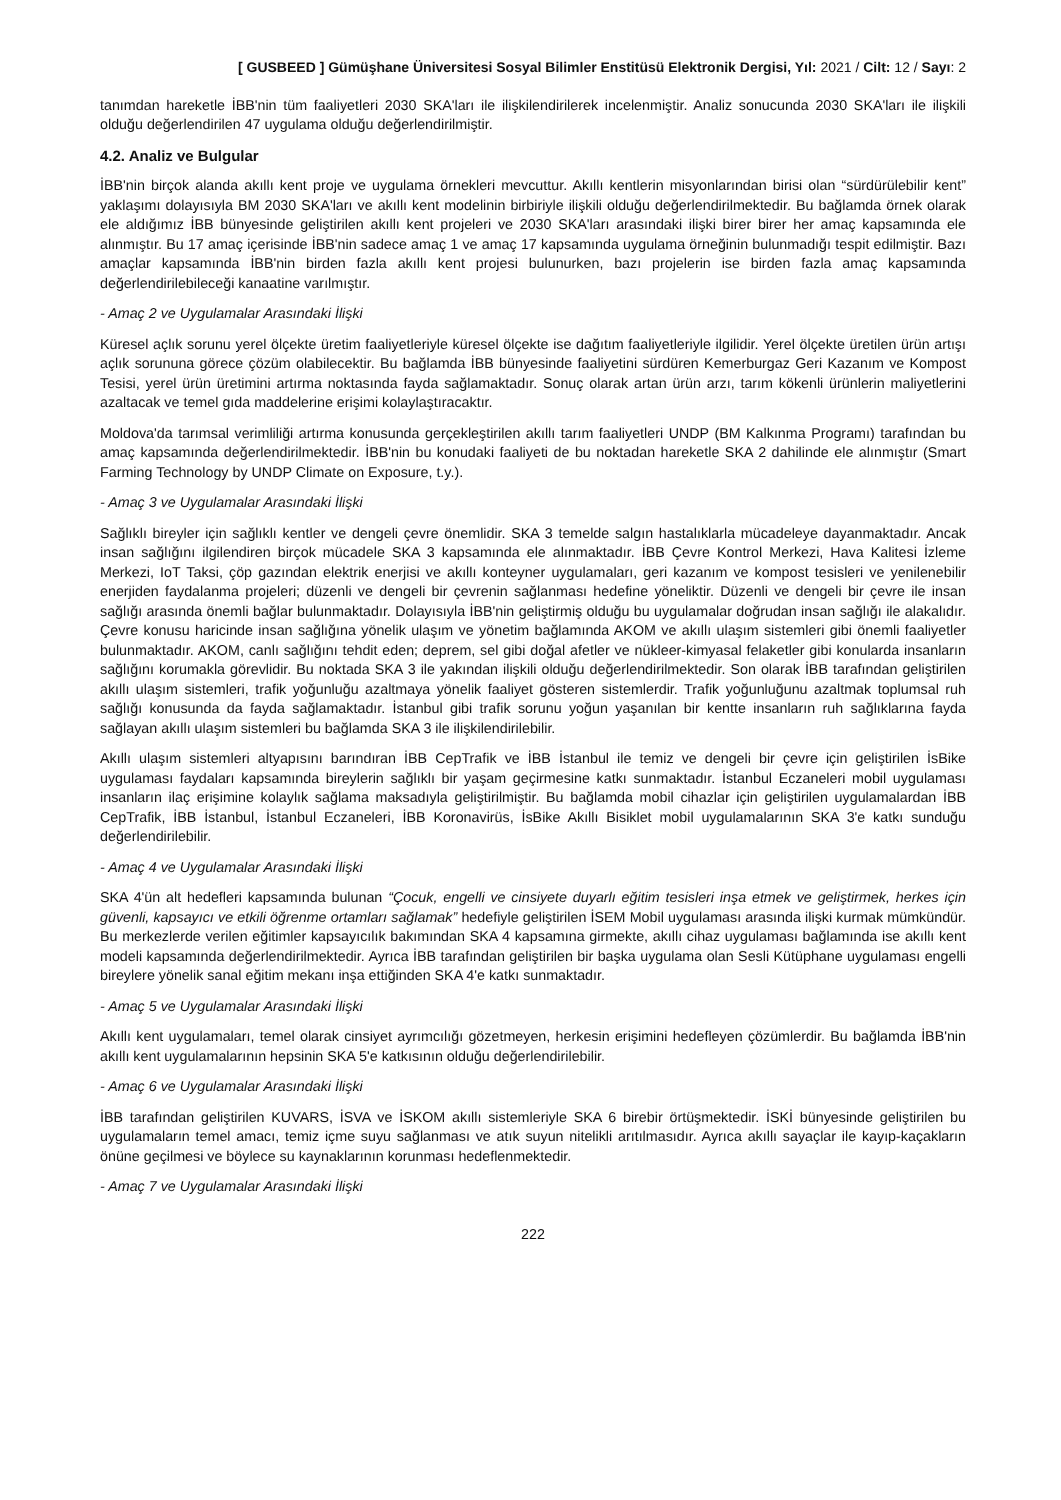[ GUSBEED ] Gümüşhane Üniversitesi Sosyal Bilimler Enstitüsü Elektronik Dergisi, Yıl: 2021 / Cilt: 12 / Sayı: 2
tanımdan hareketle İBB'nin tüm faaliyetleri 2030 SKA'ları ile ilişkilendirilerek incelenmiştir. Analiz sonucunda 2030 SKA'ları ile ilişkili olduğu değerlendirilen 47 uygulama olduğu değerlendirilmiştir.
4.2. Analiz ve Bulgular
İBB'nin birçok alanda akıllı kent proje ve uygulama örnekleri mevcuttur. Akıllı kentlerin misyonlarından birisi olan “sürdürülebilir kent” yaklaşımı dolayısıyla BM 2030 SKA'ları ve akıllı kent modelinin birbiriyle ilişkili olduğu değerlendirilmektedir. Bu bağlamda örnek olarak ele aldığımız İBB bünyesinde geliştirilen akıllı kent projeleri ve 2030 SKA'ları arasındaki ilişki birer birer her amaç kapsamında ele alınmıştır. Bu 17 amaç içerisinde İBB'nin sadece amaç 1 ve amaç 17 kapsamında uygulama örneğinin bulunmadığı tespit edilmiştir. Bazı amaçlar kapsamında İBB'nin birden fazla akıllı kent projesi bulunurken, bazı projelerin ise birden fazla amaç kapsamında değerlendirilebileceği kanaatine varılmıştır.
- Amaç 2 ve Uygulamalar Arasındaki İlişki
Küresel açlık sorunu yerel ölçekte üretim faaliyetleriyle küresel ölçekte ise dağıtım faaliyetleriyle ilgilidir. Yerel ölçekte üretilen ürün artışı açlık sorununa görece çözüm olabilecektir. Bu bağlamda İBB bünyesinde faaliyetini sürdüren Kemerburgaz Geri Kazanım ve Kompost Tesisi, yerel ürün üretimini artırma noktasında fayda sağlamaktadır. Sonuç olarak artan ürün arzı, tarım kökenli ürünlerin maliyetlerini azaltacak ve temel gıda maddelerine erişimi kolaylaştıracaktır.
Moldova'da tarımsal verimliliği artırma konusunda gerçekleştirilen akıllı tarım faaliyetleri UNDP (BM Kalkınma Programı) tarafından bu amaç kapsamında değerlendirilmektedir. İBB'nin bu konudaki faaliyeti de bu noktadan hareketle SKA 2 dahilinde ele alınmıştır (Smart Farming Technology by UNDP Climate on Exposure, t.y.).
- Amaç 3 ve Uygulamalar Arasındaki İlişki
Sağlıklı bireyler için sağlıklı kentler ve dengeli çevre önemlidir. SKA 3 temelde salgın hastalıklarla mücadeleye dayanmaktadır. Ancak insan sağlığını ilgilendiren birçok mücadele SKA 3 kapsamında ele alınmaktadır. İBB Çevre Kontrol Merkezi, Hava Kalitesi İzleme Merkezi, IoT Taksi, çöp gazından elektrik enerjisi ve akıllı konteyner uygulamaları, geri kazanım ve kompost tesisleri ve yenilenebilir enerjiden faydalanma projeleri; düzenli ve dengeli bir çevrenin sağlanması hedefine yöneliktir. Düzenli ve dengeli bir çevre ile insan sağlığı arasında önemli bağlar bulunmaktadır. Dolayısıyla İBB'nin geliştirmiş olduğu bu uygulamalar doğrudan insan sağlığı ile alakalıdır. Çevre konusu haricinde insan sağlığına yönelik ulaşım ve yönetim bağlamında AKOM ve akıllı ulaşım sistemleri gibi önemli faaliyetler bulunmaktadır. AKOM, canlı sağlığını tehdit eden; deprem, sel gibi doğal afetler ve nükleer-kimyasal felaketler gibi konularda insanların sağlığını korumakla görevlidir. Bu noktada SKA 3 ile yakından ilişkili olduğu değerlendirilmektedir. Son olarak İBB tarafından geliştirilen akıllı ulaşım sistemleri, trafik yoğunluğu azaltmaya yönelik faaliyet gösteren sistemlerdir. Trafik yoğunluğunu azaltmak toplumsal ruh sağlığı konusunda da fayda sağlamaktadır. İstanbul gibi trafik sorunu yoğun yaşanılan bir kentte insanların ruh sağlıklarına fayda sağlayan akıllı ulaşım sistemleri bu bağlamda SKA 3 ile ilişkilendirilebilir.
Akıllı ulaşım sistemleri altyapısını barındıran İBB CepTrafik ve İBB İstanbul ile temiz ve dengeli bir çevre için geliştirilen İsBike uygulaması faydaları kapsamında bireylerin sağlıklı bir yaşam geçirmesine katkı sunmaktadır. İstanbul Eczaneleri mobil uygulaması insanların ilaç erişimine kolaylık sağlama maksadıyla geliştirilmiştir. Bu bağlamda mobil cihazlar için geliştirilen uygulamalardan İBB CepTrafik, İBB İstanbul, İstanbul Eczaneleri, İBB Koronavirüs, İsBike Akıllı Bisiklet mobil uygulamalarının SKA 3'e katkı sunduğu değerlendirilebilir.
- Amaç 4 ve Uygulamalar Arasındaki İlişki
SKA 4'ün alt hedefleri kapsamında bulunan “Çocuk, engelli ve cinsiyete duyarlı eğitim tesisleri inşa etmek ve geliştirmek, herkes için güvenli, kapsayıcı ve etkili öğrenme ortamları sağlamak” hedefiyle geliştirilen İSEM Mobil uygulaması arasında ilişki kurmak mümkündür. Bu merkezlerde verilen eğitimler kapsayıcılık bakımından SKA 4 kapsamına girmekte, akıllı cihaz uygulaması bağlamında ise akıllı kent modeli kapsamında değerlendirilmektedir. Ayrıca İBB tarafından geliştirilen bir başka uygulama olan Sesli Kütüphane uygulaması engelli bireylere yönelik sanal eğitim mekanı inşa ettiğinden SKA 4'e katkı sunmaktadır.
- Amaç 5 ve Uygulamalar Arasındaki İlişki
Akıllı kent uygulamaları, temel olarak cinsiyet ayrımcılığı gözetmeyen, herkesin erişimini hedefleyen çözümlerdir. Bu bağlamda İBB'nin akıllı kent uygulamalarının hepsinin SKA 5'e katkısının olduğu değerlendirilebilir.
- Amaç 6 ve Uygulamalar Arasındaki İlişki
İBB tarafından geliştirilen KUVARS, İSVA ve İSKOM akıllı sistemleriyle SKA 6 birebir örtüşmektedir. İSKİ bünyesinde geliştirilen bu uygulamaların temel amacı, temiz içme suyu sağlanması ve atık suyun nitelikli arıtılmasıdır. Ayrıca akıllı sayaçlar ile kayıp-kaçakların önüne geçilmesi ve böylece su kaynaklarının korunması hedeflenmektedir.
- Amaç 7 ve Uygulamalar Arasındaki İlişki
222